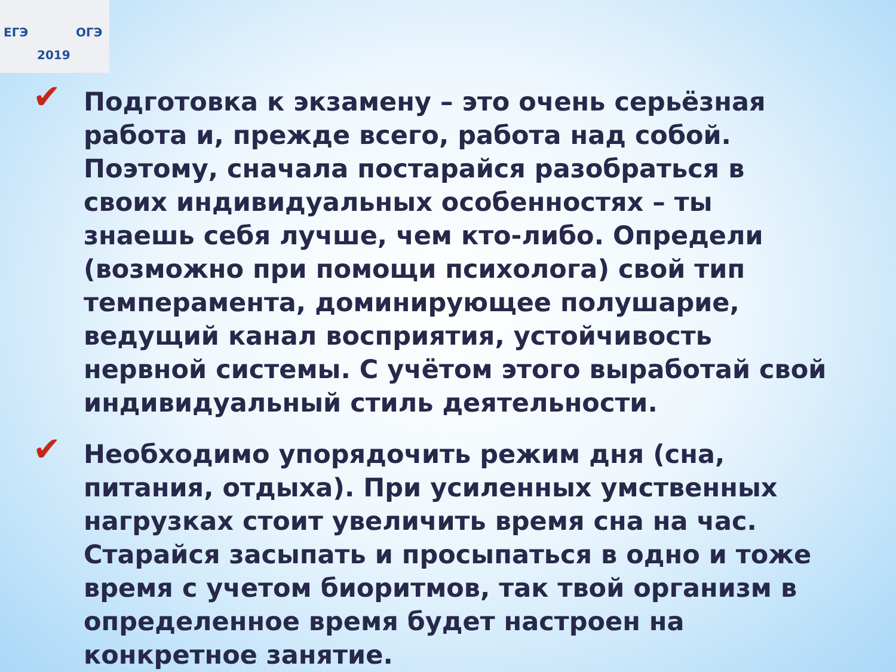ЕГЭ ОГЭ
2019
✔ Подготовка к экзамену – это очень серьёзная работа и, прежде всего, работа над собой. Поэтому, сначала постарайся разобраться в своих индивидуальных особенностях – ты знаешь себя лучше, чем кто-либо. Определи (возможно при помощи психолога) свой тип темперамента, доминирующее полушарие, ведущий канал восприятия, устойчивость нервной системы. С учётом этого выработай свой индивидуальный стиль деятельности.
✔ Необходимо упорядочить режим дня (сна, питания, отдыха). При усиленных умственных нагрузках стоит увеличить время сна на час. Старайся засыпать и просыпаться в одно и тоже время с учетом биоритмов, так твой организм в определенное время будет настроен на конкретное занятие.